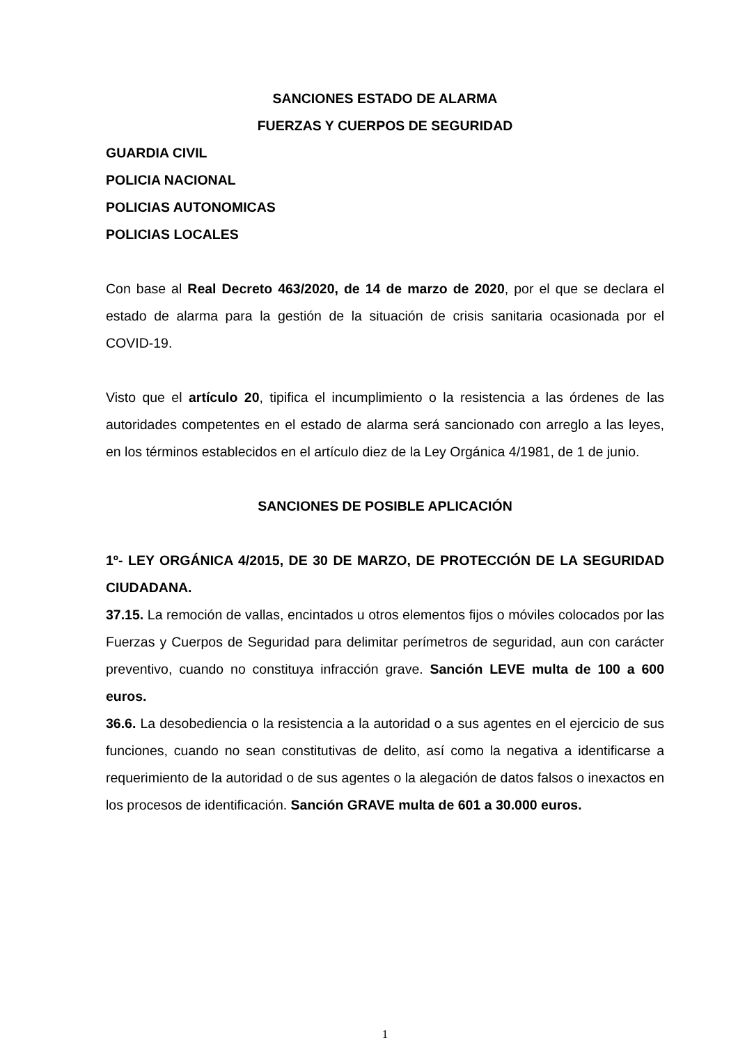SANCIONES ESTADO DE ALARMA
FUERZAS Y CUERPOS DE SEGURIDAD
GUARDIA CIVIL
POLICIA NACIONAL
POLICIAS AUTONOMICAS
POLICIAS LOCALES
Con base al Real Decreto 463/2020, de 14 de marzo de 2020, por el que se declara el estado de alarma para la gestión de la situación de crisis sanitaria ocasionada por el COVID-19.
Visto que el artículo 20, tipifica el incumplimiento o la resistencia a las órdenes de las autoridades competentes en el estado de alarma será sancionado con arreglo a las leyes, en los términos establecidos en el artículo diez de la Ley Orgánica 4/1981, de 1 de junio.
SANCIONES DE POSIBLE APLICACIÓN
1º- LEY ORGÁNICA 4/2015, DE 30 DE MARZO, DE PROTECCIÓN DE LA SEGURIDAD CIUDADANA.
37.15. La remoción de vallas, encintados u otros elementos fijos o móviles colocados por las Fuerzas y Cuerpos de Seguridad para delimitar perímetros de seguridad, aun con carácter preventivo, cuando no constituya infracción grave. Sanción LEVE multa de 100 a 600 euros.
36.6. La desobediencia o la resistencia a la autoridad o a sus agentes en el ejercicio de sus funciones, cuando no sean constitutivas de delito, así como la negativa a identificarse a requerimiento de la autoridad o de sus agentes o la alegación de datos falsos o inexactos en los procesos de identificación. Sanción GRAVE multa de 601 a 30.000 euros.
1